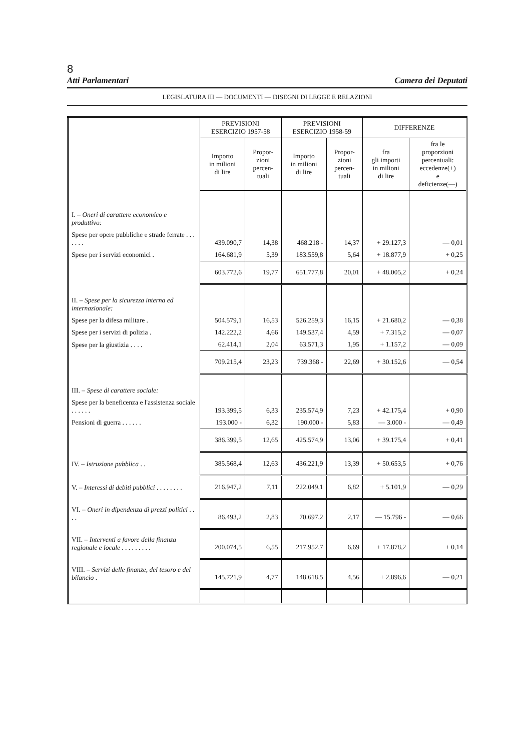8
Atti Parlamentari Camera dei Deputati
LEGISLATURA III — DOCUMENTI — DISEGNI DI LEGGE E RELAZIONI
| | PREVISIONI ESERCIZIO 1957-58 | | PREVISIONI ESERCIZIO 1958-59 | | DIFFERENZE | |
| --- | --- | --- | --- | --- | --- | --- |
| | Importo in milioni di lire | Propor- zioni percen- tuali | Importo in milioni di lire | Propor- zioni percen- tuali | fra gli importi in milioni di lire | fra le proporzioni percentuali: eccedenze(+) e deficienze(—) |
| I. – Oneri di carattere economico e produttivo: | | | | | | |
| Spese per opere pubbliche e strade ferrate . . . . . . . | 439.090,7 | 14,38 | 468.218 - | 14,37 | + 29.127,3 | — 0,01 |
| Spese per i servizi economici . | 164.681,9 | 5,39 | 183.559,8 | 5,64 | + 18.877,9 | + 0,25 |
| | 603.772,6 | 19,77 | 651.777,8 | 20,01 | + 48.005,2 | + 0,24 |
| II. – Spese per la sicurezza interna ed internazionale: | | | | | | |
| Spese per la difesa militare . | 504.579,1 | 16,53 | 526.259,3 | 16,15 | + 21.680,2 | — 0,38 |
| Spese per i servizi di polizia . | 142.222,2 | 4,66 | 149.537,4 | 4,59 | + 7.315,2 | — 0,07 |
| Spese per la giustizia . . . . | 62.414,1 | 2,04 | 63.571,3 | 1,95 | + 1.157,2 | — 0,09 |
| | 709.215,4 | 23,23 | 739.368 - | 22,69 | + 30.152,6 | — 0,54 |
| III. – Spese di carattere sociale: | | | | | | |
| Spese per la beneficenza e l'assistenza sociale . . . . . . | 193.399,5 | 6,33 | 235.574,9 | 7,23 | + 42.175,4 | + 0,90 |
| Pensioni di guerra . . . . . . | 193.000 - | 6,32 | 190.000 - | 5,83 | — 3.000 - | — 0,49 |
| | 386.399,5 | 12,65 | 425.574,9 | 13,06 | + 39.175,4 | + 0,41 |
| IV. – Istruzione pubblica . . | 385.568,4 | 12,63 | 436.221,9 | 13,39 | + 50.653,5 | + 0,76 |
| V. – Interessi di debiti pubblici . . . . . . . . | 216.947,2 | 7,11 | 222.049,1 | 6,82 | + 5.101,9 | — 0,29 |
| VI. – Oneri in dipendenza di prezzi politici . . . . | 86.493,2 | 2,83 | 70.697,2 | 2,17 | — 15.796 - | — 0,66 |
| VII. – Interventi a favore della finanza regionale e locale . . . . . . . . . | 200.074,5 | 6,55 | 217.952,7 | 6,69 | + 17.878,2 | + 0,14 |
| VIII. – Servizi delle finanze, del tesoro e del bilancio . | 145.721,9 | 4,77 | 148.618,5 | 4,56 | + 2.896,6 | — 0,21 |